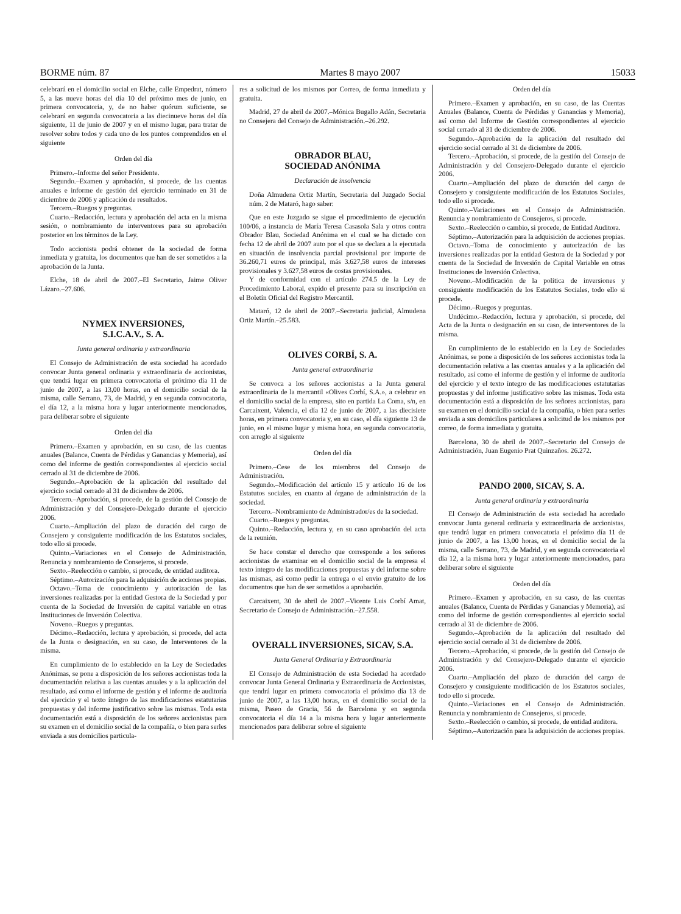BORME núm. 87 Martes 8 mayo 2007 15033
celebrará en el domicilio social en Elche, calle Empedrat, número 5, a las nueve horas del día 10 del próximo mes de junio, en primera convocatoria, y, de no haber quórum suficiente, se celebrará en segunda convocatoria a las diecinueve horas del día siguiente, 11 de junio de 2007 y en el mismo lugar, para tratar de resolver sobre todos y cada uno de los puntos comprendidos en el siguiente
Orden del día
Primero.–Informe del señor Presidente.
Segundo.–Examen y aprobación, si procede, de las cuentas anuales e informe de gestión del ejercicio terminado en 31 de diciembre de 2006 y aplicación de resultados.
Tercero.–Ruegos y preguntas.
Cuarto.–Redacción, lectura y aprobación del acta en la misma sesión, o nombramiento de interventores para su aprobación posterior en los términos de la Ley.
Todo accionista podrá obtener de la sociedad de forma inmediata y gratuita, los documentos que han de ser sometidos a la aprobación de la Junta.
Elche, 18 de abril de 2007.–El Secretario, Jaime Oliver Lázaro.–27.606.
NYMEX INVERSIONES,
S.I.C.A.V., S. A.
Junta general ordinaria y extraordinaria
El Consejo de Administración de esta sociedad ha acordado convocar Junta general ordinaria y extraordinaria de accionistas, que tendrá lugar en primera convocatoria el próximo día 11 de junio de 2007, a las 13,00 horas, en el domicilio social de la misma, calle Serrano, 73, de Madrid, y en segunda convocatoria, el día 12, a la misma hora y lugar anteriormente mencionados, para deliberar sobre el siguiente
Orden del día
Primero.–Examen y aprobación, en su caso, de las cuentas anuales (Balance, Cuenta de Pérdidas y Ganancias y Memoria), así como del informe de gestión correspondientes al ejercicio social cerrado al 31 de diciembre de 2006.
Segundo.–Aprobación de la aplicación del resultado del ejercicio social cerrado al 31 de diciembre de 2006.
Tercero.–Aprobación, si procede, de la gestión del Consejo de Administración y del Consejero-Delegado durante el ejercicio 2006.
Cuarto.–Ampliación del plazo de duración del cargo de Consejero y consiguiente modificación de los Estatutos sociales, todo ello si procede.
Quinto.–Variaciones en el Consejo de Administración. Renuncia y nombramiento de Consejeros, si procede.
Sexto.–Reelección o cambio, si procede, de entidad auditora.
Séptimo.–Autorización para la adquisición de acciones propias.
Octavo.–Toma de conocimiento y autorización de las inversiones realizadas por la entidad Gestora de la Sociedad y por cuenta de la Sociedad de Inversión de capital variable en otras Instituciones de Inversión Colectiva.
Noveno.–Ruegos y preguntas.
Décimo.–Redacción, lectura y aprobación, si procede, del acta de la Junta o designación, en su caso, de Interventores de la misma.
En cumplimiento de lo establecido en la Ley de Sociedades Anónimas, se pone a disposición de los señores accionistas toda la documentación relativa a las cuentas anuales y a la aplicación del resultado, así como el informe de gestión y el informe de auditoría del ejercicio y el texto íntegro de las modificaciones estatutarias propuestas y del informe justificativo sobre las mismas. Toda esta documentación está a disposición de los señores accionistas para su examen en el domicilio social de la compañía, o bien para serles enviada a sus domicilios particula-
res a solicitud de los mismos por Correo, de forma inmediata y gratuita.
Madrid, 27 de abril de 2007.–Mónica Bugallo Adán, Secretaria no Consejera del Consejo de Administración.–26.292.
OBRADOR BLAU,
SOCIEDAD ANÓNIMA
Declaración de insolvencia
Doña Almudena Ortiz Martín, Secretaria del Juzgado Social núm. 2 de Mataró, hago saber:
Que en este Juzgado se sigue el procedimiento de ejecución 100/06, a instancia de María Teresa Casasola Sala y otros contra Obrador Blau, Sociedad Anónima en el cual se ha dictado con fecha 12 de abril de 2007 auto por el que se declara a la ejecutada en situación de insolvencia parcial provisional por importe de 36.260,71 euros de principal, más 3.627,58 euros de intereses provisionales y 3.627,58 euros de costas provisionales.
Y de conformidad con el artículo 274.5 de la Ley de Procedimiento Laboral, expido el presente para su inscripción en el Boletín Oficial del Registro Mercantil.
Mataró, 12 de abril de 2007.–Secretaria judicial, Almudena Ortiz Martín.–25.583.
OLIVES CORBÍ, S. A.
Junta general extraordinaria
Se convoca a los señores accionistas a la Junta general extraordinaria de la mercantil «Olives Corbí, S.A.», a celebrar en el domicilio social de la empresa, sito en partida La Coma, s/n, en Carcaixent, Valencia, el día 12 de junio de 2007, a las diecisiete horas, en primera convocatoria y, en su caso, el día siguiente 13 de junio, en el mismo lugar y misma hora, en segunda convocatoria, con arreglo al siguiente
Orden del día
Primero.–Cese de los miembros del Consejo de Administración.
Segundo.–Modificación del artículo 15 y artículo 16 de los Estatutos sociales, en cuanto al órgano de administración de la sociedad.
Tercero.–Nombramiento de Administrador/es de la sociedad.
Cuarto.–Ruegos y preguntas.
Quinto.–Redacción, lectura y, en su caso aprobación del acta de la reunión.
Se hace constar el derecho que corresponde a los señores accionistas de examinar en el domicilio social de la empresa el texto íntegro de las modificaciones propuestas y del informe sobre las mismas, así como pedir la entrega o el envio gratuito de los documentos que han de ser sometidos a aprobación.
Carcaixent, 30 de abril de 2007.–Vicente Luis Corbí Amat, Secretario de Consejo de Administración.–27.558.
OVERALL INVERSIONES, SICAV, S.A.
Junta General Ordinaria y Extraordinaria
El Consejo de Administración de esta Sociedad ha acordado convocar Junta General Ordinaria y Extraordinaria de Accionistas, que tendrá lugar en primera convocatoria el próximo día 13 de junio de 2007, a las 13,00 horas, en el domicilio social de la misma, Paseo de Gracia, 56 de Barcelona y en segunda convocatoria el día 14 a la misma hora y lugar anteriormente mencionados para deliberar sobre el siguiente
Orden del día
Primero.–Examen y aprobación, en su caso, de las Cuentas Anuales (Balance, Cuenta de Pérdidas y Ganancias y Memoria), así como del Informe de Gestión correspondientes al ejercicio social cerrado al 31 de diciembre de 2006.
Segundo.–Aprobación de la aplicación del resultado del ejercicio social cerrado al 31 de diciembre de 2006.
Tercero.–Aprobación, si procede, de la gestión del Consejo de Administración y del Consejero-Delegado durante el ejercicio 2006.
Cuarto.–Ampliación del plazo de duración del cargo de Consejero y consiguiente modificación de los Estatutos Sociales, todo ello si procede.
Quinto.–Variaciones en el Consejo de Administración. Renuncia y nombramiento de Consejeros, si procede.
Sexto.–Reelección o cambio, si procede, de Entidad Auditora.
Séptimo.–Autorización para la adquisición de acciones propias.
Octavo.–Toma de conocimiento y autorización de las inversiones realizadas por la entidad Gestora de la Sociedad y por cuenta de la Sociedad de Inversión de Capital Variable en otras Instituciones de Inversión Colectiva.
Noveno.–Modificación de la política de inversiones y consiguiente modificación de los Estatutos Sociales, todo ello si procede.
Décimo.–Ruegos y preguntas.
Undécimo.–Redacción, lectura y aprobación, si procede, del Acta de la Junta o designación en su caso, de interventores de la misma.
En cumplimiento de lo establecido en la Ley de Sociedades Anónimas, se pone a disposición de los señores accionistas toda la documentación relativa a las cuentas anuales y a la aplicación del resultado, así como el informe de gestión y el informe de auditoría del ejercicio y el texto íntegro de las modificaciones estatutarias propuestas y del informe justificativo sobre las mismas. Toda esta documentación está a disposición de los señores accionistas, para su examen en el domicilio social de la compañía, o bien para serles enviada a sus domicilios particulares a solicitud de los mismos por correo, de forma inmediata y gratuita.
Barcelona, 30 de abril de 2007.–Secretario del Consejo de Administración, Juan Eugenio Prat Quinzaños. 26.272.
PANDO 2000, SICAV, S. A.
Junta general ordinaria y extraordinaria
El Consejo de Administración de esta sociedad ha acordado convocar Junta general ordinaria y extraordinaria de accionistas, que tendrá lugar en primera convocatoria el próximo día 11 de junio de 2007, a las 13,00 horas, en el domicilio social de la misma, calle Serrano, 73, de Madrid, y en segunda convocatoria el día 12, a la misma hora y lugar anteriormente mencionados, para deliberar sobre el siguiente
Orden del día
Primero.–Examen y aprobación, en su caso, de las cuentas anuales (Balance, Cuenta de Pérdidas y Ganancias y Memoria), así como del informe de gestión correspondientes al ejercicio social cerrado al 31 de diciembre de 2006.
Segundo.–Aprobación de la aplicación del resultado del ejercicio social cerrado al 31 de diciembre de 2006.
Tercero.–Aprobación, si procede, de la gestión del Consejo de Administración y del Consejero-Delegado durante el ejercicio 2006.
Cuarto.–Ampliación del plazo de duración del cargo de Consejero y consiguiente modificación de los Estatutos sociales, todo ello si procede.
Quinto.–Variaciones en el Consejo de Administración. Renuncia y nombramiento de Consejeros, si procede.
Sexto.–Reelección o cambio, si procede, de entidad auditora.
Séptimo.–Autorización para la adquisición de acciones propias.